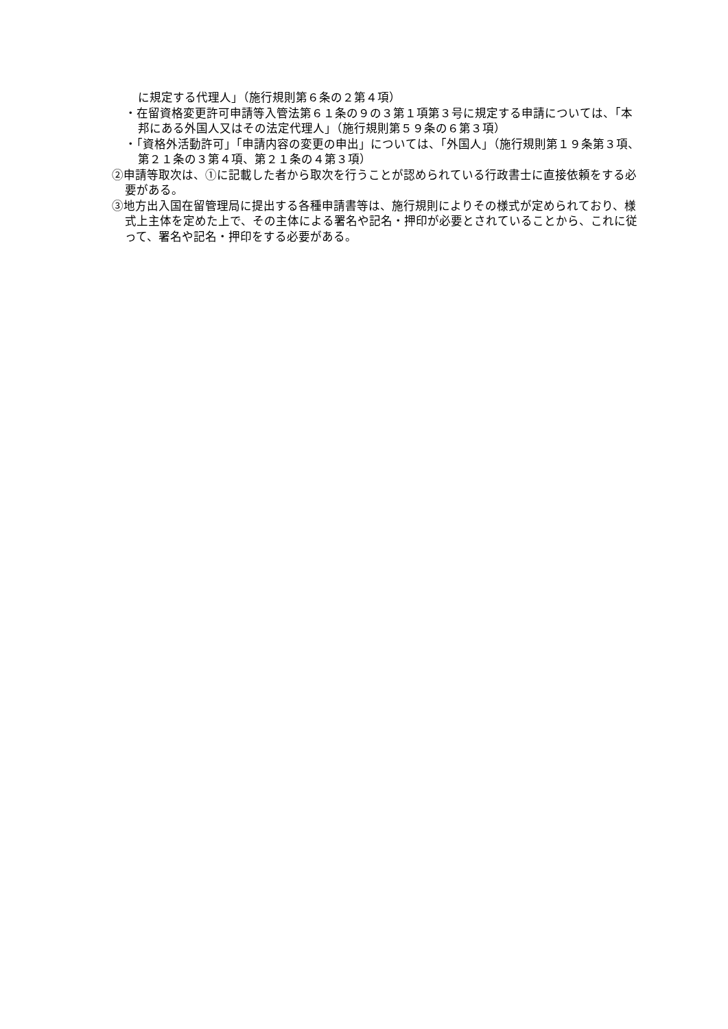に規定する代理人」（施行規則第６条の２第４項）
・在留資格変更許可申請等入管法第６１条の９の３第１項第３号に規定する申請については、「本邦にある外国人又はその法定代理人」（施行規則第５９条の６第３項）
・「資格外活動許可」「申請内容の変更の申出」については、「外国人」（施行規則第１９条第３項、第２１条の３第４項、第２１条の４第３項）
②申請等取次は、①に記載した者から取次を行うことが認められている行政書士に直接依頼をする必要がある。
③地方出入国在留管理局に提出する各種申請書等は、施行規則によりその様式が定められており、様式上主体を定めた上で、その主体による署名や記名・押印が必要とされていることから、これに従って、署名や記名・押印をする必要がある。